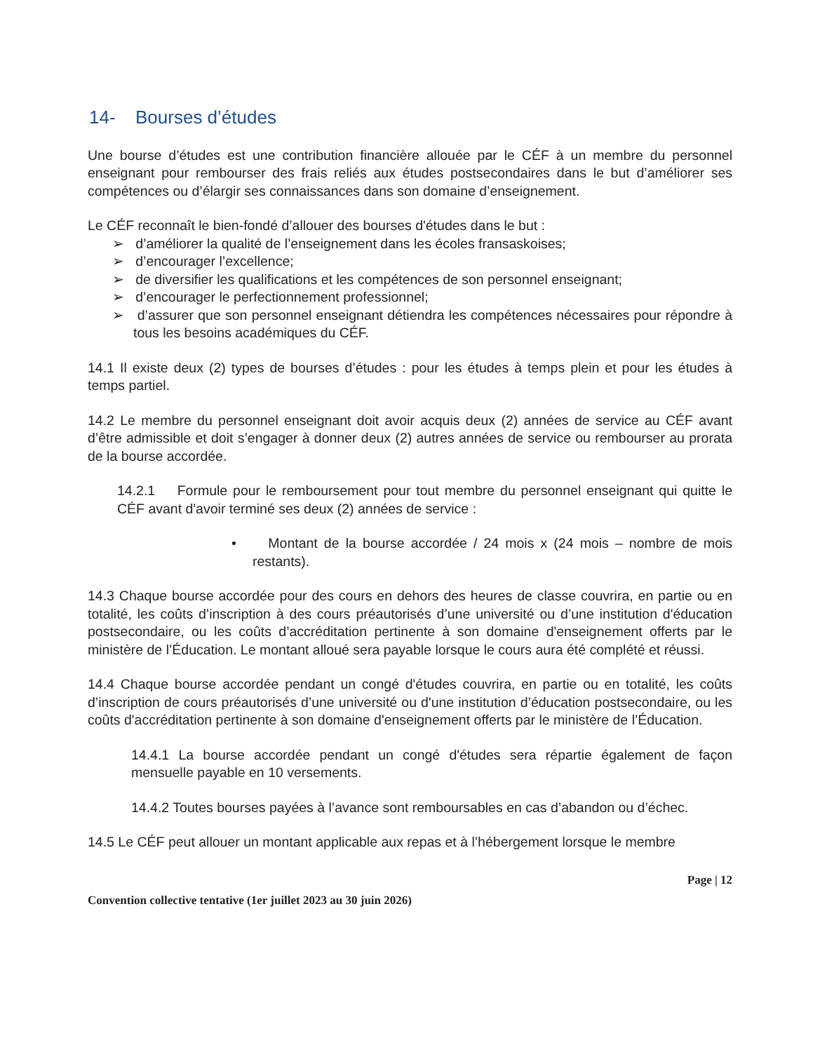14- Bourses d’études
Une bourse d’études est une contribution financière allouée par le CÉF à un membre du personnel enseignant pour rembourser des frais reliés aux études postsecondaires dans le but d’améliorer ses compétences ou d’élargir ses connaissances dans son domaine d’enseignement.
Le CÉF reconnaît le bien-fondé d’allouer des bourses d'études dans le but :
➢ d’améliorer la qualité de l’enseignement dans les écoles fransaskoises;
➢ d’encourager l’excellence;
➢ de diversifier les qualifications et les compétences de son personnel enseignant;
➢ d’encourager le perfectionnement professionnel;
➢ d’assurer que son personnel enseignant détiendra les compétences nécessaires pour répondre à tous les besoins académiques du CÉF.
14.1 Il existe deux (2) types de bourses d’études : pour les études à temps plein et pour les études à temps partiel.
14.2 Le membre du personnel enseignant doit avoir acquis deux (2) années de service au CÉF avant d’être admissible et doit s’engager à donner deux (2) autres années de service ou rembourser au prorata de la bourse accordée.
14.2.1 Formule pour le remboursement pour tout membre du personnel enseignant qui quitte le CÉF avant d'avoir terminé ses deux (2) années de service :
• Montant de la bourse accordée / 24 mois x (24 mois – nombre de mois restants).
14.3 Chaque bourse accordée pour des cours en dehors des heures de classe couvrira, en partie ou en totalité, les coûts d’inscription à des cours préautorisés d’une université ou d’une institution d'éducation postsecondaire, ou les coûts d’accréditation pertinente à son domaine d'enseignement offerts par le ministère de l’Éducation. Le montant alloué sera payable lorsque le cours aura été complété et réussi.
14.4 Chaque bourse accordée pendant un congé d'études couvrira, en partie ou en totalité, les coûts d’inscription de cours préautorisés d’une université ou d'une institution d’éducation postsecondaire, ou les coûts d'accréditation pertinente à son domaine d'enseignement offerts par le ministère de l’Éducation.
14.4.1 La bourse accordée pendant un congé d'études sera répartie également de façon mensuelle payable en 10 versements.
14.4.2 Toutes bourses payées à l’avance sont remboursables en cas d’abandon ou d’échec.
14.5 Le CÉF peut allouer un montant applicable aux repas et à l’hébergement lorsque le membre
Page | 12
Convention collective tentative (1er juillet 2023 au 30 juin 2026)